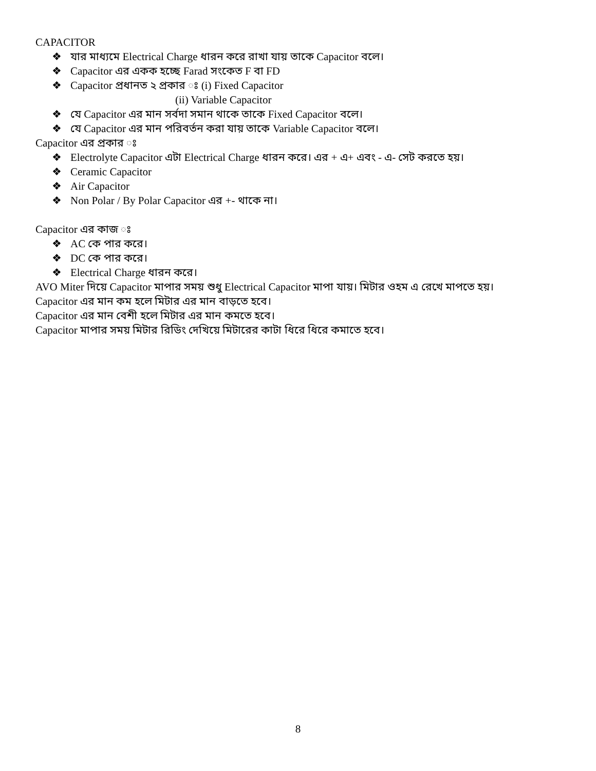CAPACITOR
❖ যার মাধ্যমে Electrical Charge ধারন করে রাখা যায় তাকে Capacitor বলে।
❖ Capacitor এর একক হচ্ছে Farad সংকেত F বা FD
❖ Capacitor প্রধানত ২ প্রকার ঃ (i) Fixed Capacitor
(ii) Variable Capacitor
❖ যে Capacitor এর মান সর্বদা সমান থাকে তাকে Fixed Capacitor বলে।
❖ যে Capacitor এর মান পরিবর্তন করা যায় তাকে Variable Capacitor বলে।
Capacitor এর প্রকার ঃ
❖ Electrolyte Capacitor এটা Electrical Charge ধারন করে। এর + এ+ এবং - এ- সেট করতে হয়।
❖ Ceramic Capacitor
❖ Air Capacitor
❖ Non Polar / By Polar Capacitor এর +- থাকে না।
Capacitor এর কাজ ঃ
❖ AC কে পার করে।
❖ DC কে পার করে।
❖ Electrical Charge ধারন করে।
AVO Miter দিয়ে Capacitor মাপার সময় শুধু Electrical Capacitor মাপা যায়। মিটার ওহম এ রেখে মাপতে হয়।
Capacitor এর মান কম হলে মিটার এর মান বাড়তে হবে।
Capacitor এর মান বেশী হলে মিটার এর মান কমতে হবে।
Capacitor মাপার সময় মিটার রিডিং দেখিয়ে মিটারের কাটা ধিরে ধিরে কমাতে হবে।
8